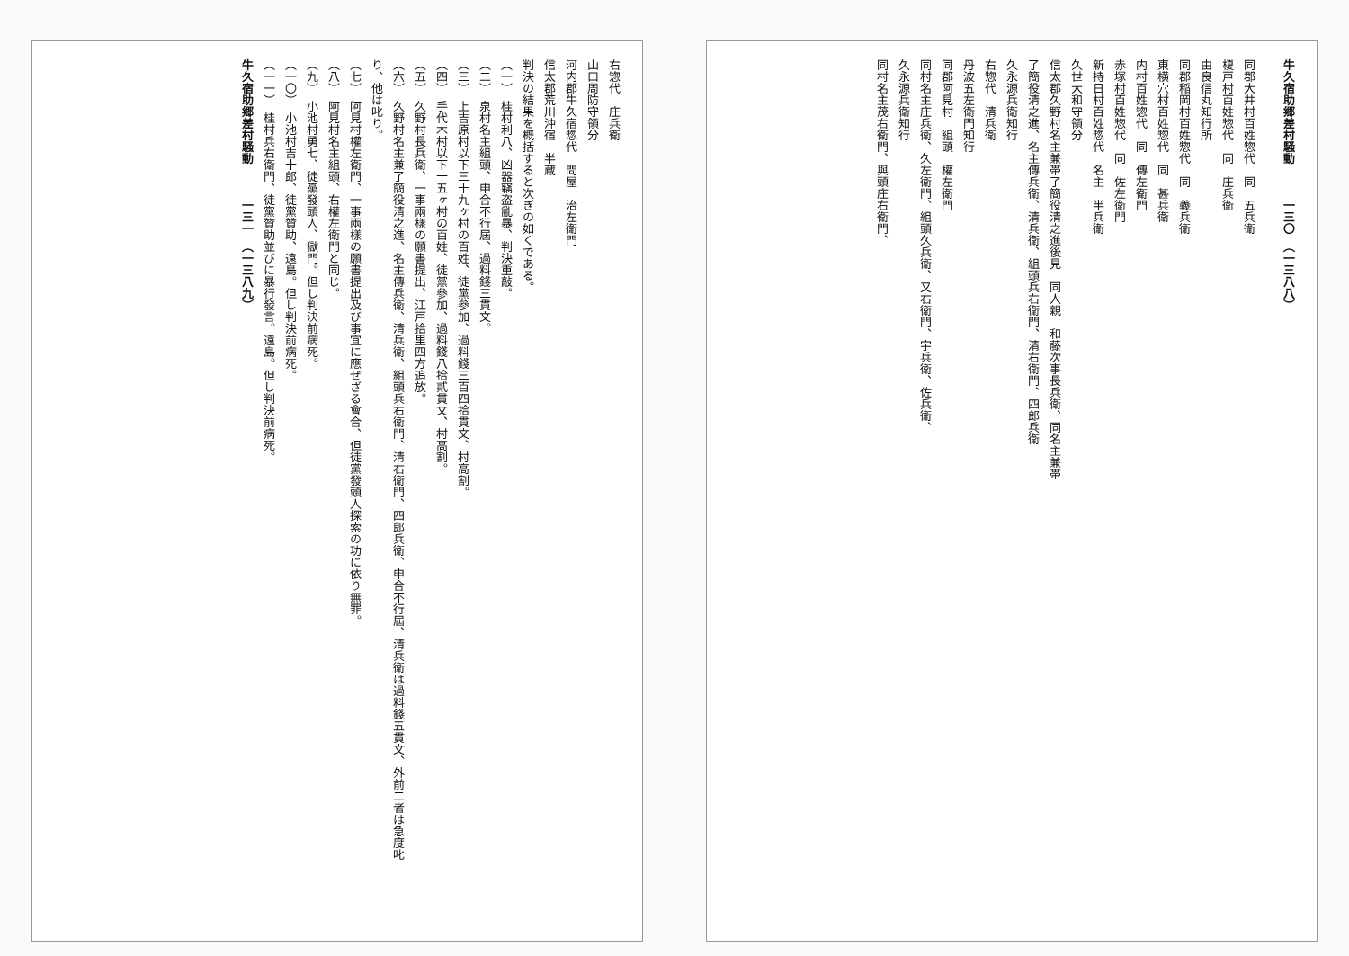牛久宿助郷差村騒動　　　一三〇　（一三八八）
同郡大井村百姓惣代　同　五兵衛
榎戸村百姓惣代　同　庄兵衛
由良信丸知行所
同郡稲岡村百姓惣代　同　義兵衛
東横穴村百姓惣代　同　甚兵衛
内村百姓惣代　同　傳左衛門
赤塚村百姓惣代　同　佐左衛門
新持日村百姓惣代　名主　半兵衛
久世大和守領分
信太郡久野村名主兼帯了簡役清之進後見　同人親　和藤次事長兵衛、同名主兼帯
了簡役清之進、名主傳兵衛、清兵衛、組頭兵右衛門、清右衛門、四郎兵衛
久永源兵衛知行
右惣代　清兵衛
丹波五左衛門知行
同郡阿見村　組頭　權左衛門
同村名主庄兵衛、久左衛門、組頭久兵衛、又右衛門、宇兵衛、佐兵衛、
久永源兵衛知行
同村名主茂右衛門、與頭庄右衛門、
右惣代　庄兵衛
山口周防守領分
河内郡牛久宿惣代　問屋　治左衛門
信太郡荒川沖宿　半蔵
判決の結果を概括すると次ぎの如くである。
（一）　桂村利八、凶器竊盗亂暴、判決重敲。
（二）　泉村名主組頭、申合不行屆、過料錢三貫文。
（三）　上吉原村以下三十九ヶ村の百姓、徒黨參加、過料錢三百四拾貫文、村高割。
（四）　手代木村以下十五ヶ村の百姓、徒黨參加、過料錢八拾貳貫文、村高割。
（五）　久野村長兵衛、一事兩樣の願書提出、江戸拾里四方追放。
（六）　久野村名主兼了簡役清之進、名主傳兵衛、清兵衛、組頭兵右衛門、清右衛門、四郎兵衛、申合不行屆、清兵衛は過料錢五貫文、外前二者は急度叱り、他は叱り。
（七）　阿見村權左衛門、一事兩樣の願書提出及び事宜に應ぜざる會合、但徒黨發頭人探索の功に依り無罪。
（八）　阿見村名主組頭、右權左衛門と同じ。
（九）　小池村勇七、徒黨發頭人、獄門。但し判決前病死。
（一〇）　小池村吉十郎、徒黨贊助、遠島。但し判決前病死。
（一一）　桂村兵右衛門、徒黨贊助並びに暴行發言。遠島。但し判決前病死。
牛久宿助郷差村騒動　　　一三一　（一三八九）